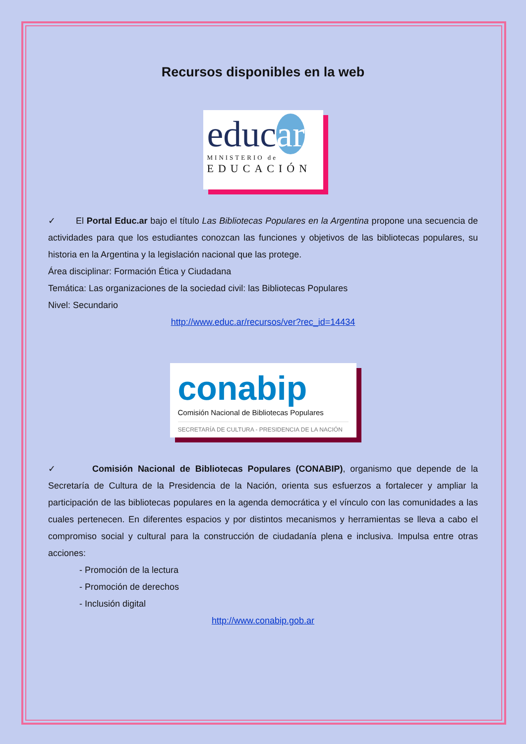Recursos disponibles en la web
educar
MINISTERIO de
EDUCACIÓN
✓ El Portal Educ.ar bajo el título Las Bibliotecas Populares en la Argentina propone una secuencia de actividades para que los estudiantes conozcan las funciones y objetivos de las bibliotecas populares, su historia en la Argentina y la legislación nacional que las protege.
Área disciplinar: Formación Ética y Ciudadana
Temática: Las organizaciones de la sociedad civil: las Bibliotecas Populares
Nivel: Secundario
http://www.educ.ar/recursos/ver?rec_id=14434
conabip
Comisión Nacional de Bibliotecas Populares
SECRETARÍA DE CULTURA - PRESIDENCIA DE LA NACIÓN
✓ Comisión Nacional de Bibliotecas Populares (CONABIP), organismo que depende de la Secretaría de Cultura de la Presidencia de la Nación, orienta sus esfuerzos a fortalecer y ampliar la participación de las bibliotecas populares en la agenda democrática y el vínculo con las comunidades a las cuales pertenecen. En diferentes espacios y por distintos mecanismos y herramientas se lleva a cabo el compromiso social y cultural para la construcción de ciudadanía plena e inclusiva. Impulsa entre otras acciones:
- Promoción de la lectura
- Promoción de derechos
- Inclusión digital
http://www.conabip.gob.ar